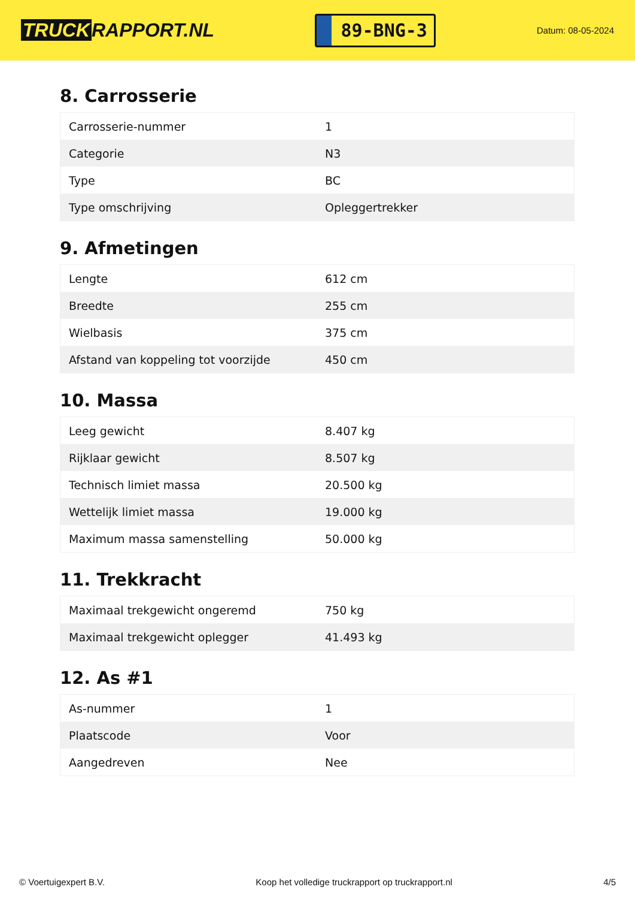TRUCK RAPPORT.NL
89-BNG-3
Datum: 08-05-2024
8. Carrosserie
| Carrosserie-nummer | 1 |
| Categorie | N3 |
| Type | BC |
| Type omschrijving | Opleggertrekker |
9. Afmetingen
| Lengte | 612 cm |
| Breedte | 255 cm |
| Wielbasis | 375 cm |
| Afstand van koppeling tot voorzijde | 450 cm |
10. Massa
| Leeg gewicht | 8.407 kg |
| Rijklaar gewicht | 8.507 kg |
| Technisch limiet massa | 20.500 kg |
| Wettelijk limiet massa | 19.000 kg |
| Maximum massa samenstelling | 50.000 kg |
11. Trekkracht
| Maximaal trekgewicht ongeremd | 750 kg |
| Maximaal trekgewicht oplegger | 41.493 kg |
12. As #1
| As-nummer | 1 |
| Plaatscode | Voor |
| Aangedreven | Nee |
© Voertuigexpert B.V. Koop het volledige truckrapport op truckrapport.nl 4/5